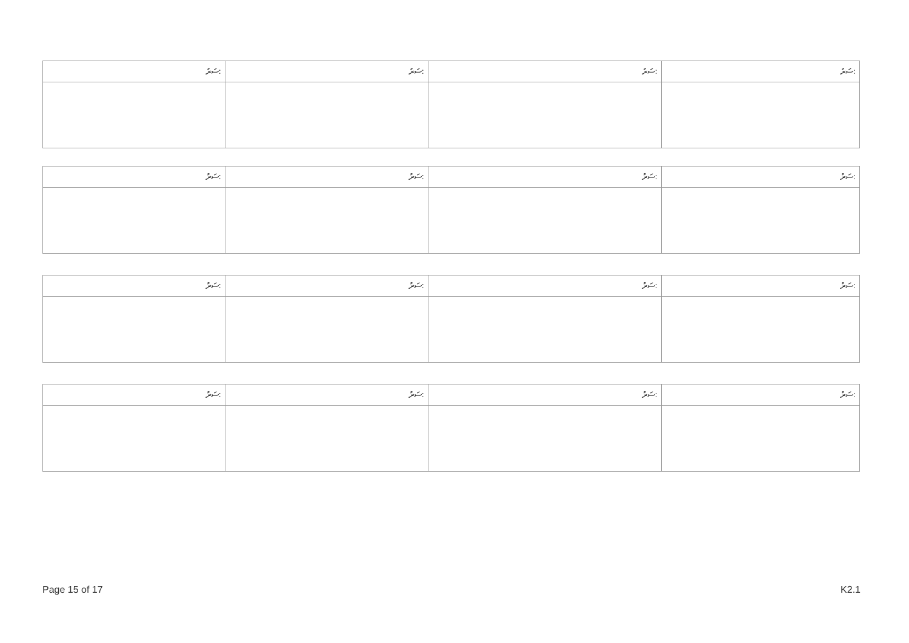| ސަރު: | ސަރު: | ސަރު: | ސަރު: |
| ސަރު: | ސަރު: | ސަރު: | ސަރު: |
| ސަރު: | ސަރު: | ސަރު: | ސަރު: |
| ސަރު: | ސަރު: | ސަރު: | ސަރު: |
Page 15 of 17 K2.1